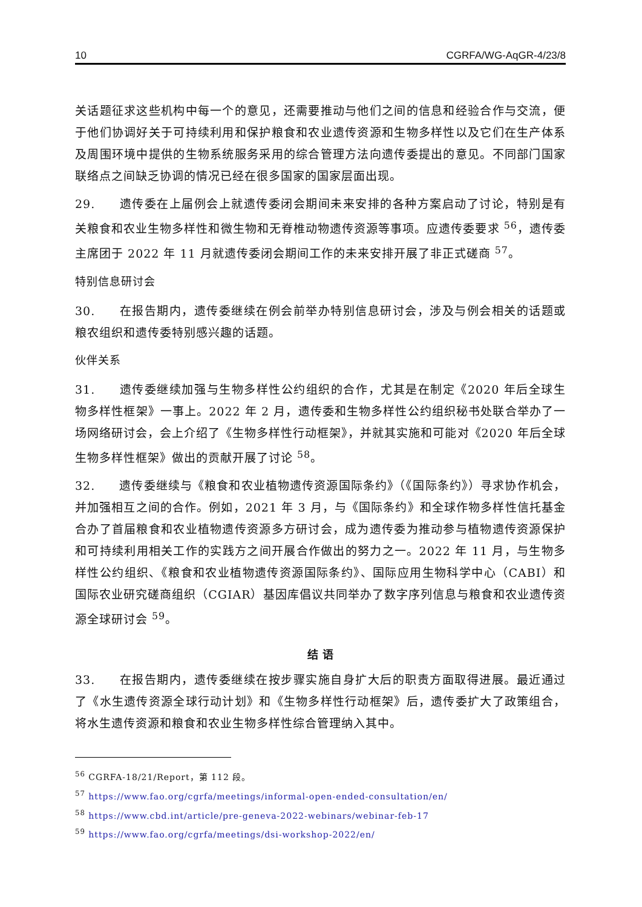10 CGRFA/WG-AqGR-4/23/8
关话题征求这些机构中每一个的意见，还需要推动与他们之间的信息和经验合作与交流，便于他们协调好关于可持续利用和保护粮食和农业遗传资源和生物多样性以及它们在生产体系及周围环境中提供的生物系统服务采用的综合管理方法向遗传委提出的意见。不同部门国家联络点之间缺乏协调的情况已经在很多国家的国家层面出现。
29.  遗传委在上届例会上就遗传委闭会期间未来安排的各种方案启动了讨论，特别是有关粮食和农业生物多样性和微生物和无脊椎动物遗传资源等事项。应遗传委要求 <sup>56</sup>，遗传委主席团于 2022 年 11 月就遗传委闭会期间工作的未来安排开展了非正式磋商 <sup>57</sup>。
特别信息研讨会
30.  在报告期内，遗传委继续在例会前举办特别信息研讨会，涉及与例会相关的话题或粮农组织和遗传委特别感兴趣的话题。
伙伴关系
31.  遗传委继续加强与生物多样性公约组织的合作，尤其是在制定《2020 年后全球生物多样性框架》一事上。2022 年 2 月，遗传委和生物多样性公约组织秘书处联合举办了一场网络研讨会，会上介绍了《生物多样性行动框架》，并就其实施和可能对《2020 年后全球生物多样性框架》做出的贡献开展了讨论 <sup>58</sup>。
32.  遗传委继续与《粮食和农业植物遗传资源国际条约》（《国际条约》）寻求协作机会，并加强相互之间的合作。例如，2021 年 3 月，与《国际条约》和全球作物多样性信托基金合办了首届粮食和农业植物遗传资源多方研讨会，成为遗传委为推动参与植物遗传资源保护和可持续利用相关工作的实践方之间开展合作做出的努力之一。2022 年 11 月，与生物多样性公约组织、《粮食和农业植物遗传资源国际条约》、国际应用生物科学中心（CABI）和国际农业研究磋商组织（CGIAR）基因库倡议共同举办了数字序列信息与粮食和农业遗传资源全球研讨会 <sup>59</sup>。
结 语
33.  在报告期内，遗传委继续在按步骤实施自身扩大后的职责方面取得进展。最近通过了《水生遗传资源全球行动计划》和《生物多样性行动框架》后，遗传委扩大了政策组合，将水生遗传资源和粮食和农业生物多样性综合管理纳入其中。
<sup>56</sup> CGRFA-18/21/Report，第 112 段。
<sup>57</sup> https://www.fao.org/cgrfa/meetings/informal-open-ended-consultation/en/
<sup>58</sup> https://www.cbd.int/article/pre-geneva-2022-webinars/webinar-feb-17
<sup>59</sup> https://www.fao.org/cgrfa/meetings/dsi-workshop-2022/en/